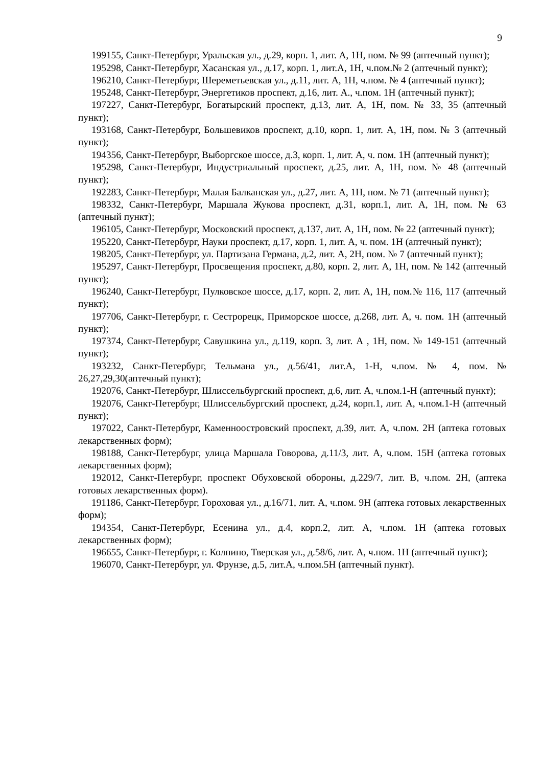9
199155, Санкт-Петербург, Уральская ул., д.29, корп. 1, лит. А, 1Н, пом. № 99 (аптечный пункт);
195298, Санкт-Петербург, Хасанская ул., д.17, корп. 1, лит.А, 1Н, ч.пом.№ 2 (аптечный пункт);
196210, Санкт-Петербург, Шереметьевская ул., д.11, лит. А, 1Н, ч.пом. № 4 (аптечный пункт);
195248, Санкт-Петербург, Энергетиков проспект, д.16, лит. А., ч.пом. 1Н (аптечный пункт);
197227, Санкт-Петербург, Богатырский проспект, д.13, лит. А, 1Н, пом. № 33, 35 (аптечный пункт);
193168, Санкт-Петербург, Большевиков проспект, д.10, корп. 1, лит. А, 1Н, пом. № 3 (аптечный пункт);
194356, Санкт-Петербург, Выборгское шоссе, д.3, корп. 1, лит. А, ч. пом. 1Н (аптечный пункт);
195298, Санкт-Петербург, Индустриальный проспект, д.25, лит. А, 1Н, пом. № 48 (аптечный пункт);
192283, Санкт-Петербург, Малая Балканская ул., д.27, лит. А, 1Н, пом. № 71 (аптечный пункт);
198332, Санкт-Петербург, Маршала Жукова проспект, д.31, корп.1, лит. А, 1Н, пом. № 63 (аптечный пункт);
196105, Санкт-Петербург, Московский проспект, д.137, лит. А, 1Н, пом. № 22 (аптечный пункт);
195220, Санкт-Петербург, Науки проспект, д.17, корп. 1, лит. А, ч. пом. 1Н (аптечный пункт);
198205, Санкт-Петербург, ул. Партизана Германа, д.2, лит. А, 2Н, пом. № 7 (аптечный пункт);
195297, Санкт-Петербург, Просвещения проспект, д.80, корп. 2, лит. А, 1Н, пом. № 142 (аптечный пункт);
196240, Санкт-Петербург, Пулковское шоссе, д.17, корп. 2, лит. А, 1Н, пом.№ 116, 117 (аптечный пункт);
197706, Санкт-Петербург, г. Сестрорецк, Приморское шоссе, д.268, лит. А, ч. пом. 1Н (аптечный пункт);
197374, Санкт-Петербург, Савушкина ул., д.119, корп. 3, лит. А , 1Н, пом. № 149-151 (аптечный пункт);
193232, Санкт-Петербург, Тельмана ул., д.56/41, лит.А, 1-Н, ч.пом. № 4, пом. № 26,27,29,30(аптечный пункт);
192076, Санкт-Петербург, Шлиссельбургский проспект, д.6, лит. А, ч.пом.1-Н (аптечный пункт);
192076, Санкт-Петербург, Шлиссельбургский проспект, д.24, корп.1, лит. А, ч.пом.1-Н (аптечный пункт);
197022, Санкт-Петербург, Каменноостровский проспект, д.39, лит. А, ч.пом. 2Н (аптека готовых лекарственных форм);
198188, Санкт-Петербург, улица Маршала Говорова, д.11/3, лит. А, ч.пом. 15Н (аптека готовых лекарственных форм);
192012, Санкт-Петербург, проспект Обуховской обороны, д.229/7, лит. В, ч.пом. 2Н, (аптека готовых лекарственных форм).
191186, Санкт-Петербург, Гороховая ул., д.16/71, лит. А, ч.пом. 9Н (аптека готовых лекарственных форм);
194354, Санкт-Петербург, Есенина ул., д.4, корп.2, лит. А, ч.пом. 1Н (аптека готовых лекарственных форм);
196655, Санкт-Петербург, г. Колпино, Тверская ул., д.58/6, лит. А, ч.пом. 1Н (аптечный пункт);
196070, Санкт-Петербург, ул. Фрунзе, д.5, лит.А, ч.пом.5Н (аптечный пункт).